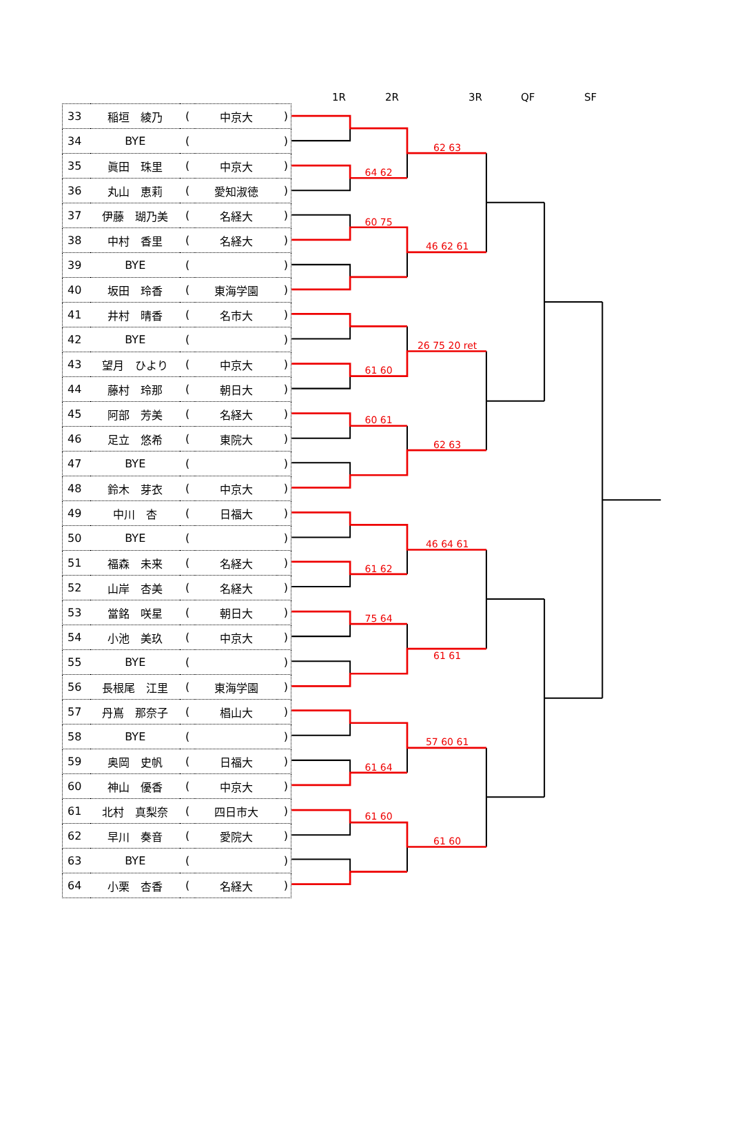1R 2R 3R QF SF
| 33 | 稲垣 綾乃 | ( | 中京大 | ) |
| 34 | BYE | ( | | ) |
| 35 | 眞田 珠里 | ( | 中京大 | ) |
| 36 | 丸山 恵莉 | ( | 愛知淑徳 | ) |
| 37 | 伊藤 瑚乃美 | ( | 名経大 | ) |
| 38 | 中村 香里 | ( | 名経大 | ) |
| 39 | BYE | ( | | ) |
| 40 | 坂田 玲香 | ( | 東海学園 | ) |
| 41 | 井村 晴香 | ( | 名市大 | ) |
| 42 | BYE | ( | | ) |
| 43 | 望月 ひより | ( | 中京大 | ) |
| 44 | 藤村 玲那 | ( | 朝日大 | ) |
| 45 | 阿部 芳美 | ( | 名経大 | ) |
| 46 | 足立 悠希 | ( | 東院大 | ) |
| 47 | BYE | ( | | ) |
| 48 | 鈴木 芽衣 | ( | 中京大 | ) |
| 49 | 中川 杏 | ( | 日福大 | ) |
| 50 | BYE | ( | | ) |
| 51 | 福森 未来 | ( | 名経大 | ) |
| 52 | 山岸 杏美 | ( | 名経大 | ) |
| 53 | 當銘 咲星 | ( | 朝日大 | ) |
| 54 | 小池 美玖 | ( | 中京大 | ) |
| 55 | BYE | ( | | ) |
| 56 | 長根尾 江里 | ( | 東海学園 | ) |
| 57 | 丹嶌 那奈子 | ( | 椙山大 | ) |
| 58 | BYE | ( | | ) |
| 59 | 奥岡 史帆 | ( | 日福大 | ) |
| 60 | 神山 優香 | ( | 中京大 | ) |
| 61 | 北村 真梨奈 | ( | 四日市大 | ) |
| 62 | 早川 奏音 | ( | 愛院大 | ) |
| 63 | BYE | ( | | ) |
| 64 | 小栗 杏香 | ( | 名経大 | ) |
64 62
60 75
61 60
60 61
61 62
75 64
61 64
61 60
62 63
46 62 61
26 75 20 ret
62 63
46 64 61
61 61
57 60 61
61 60